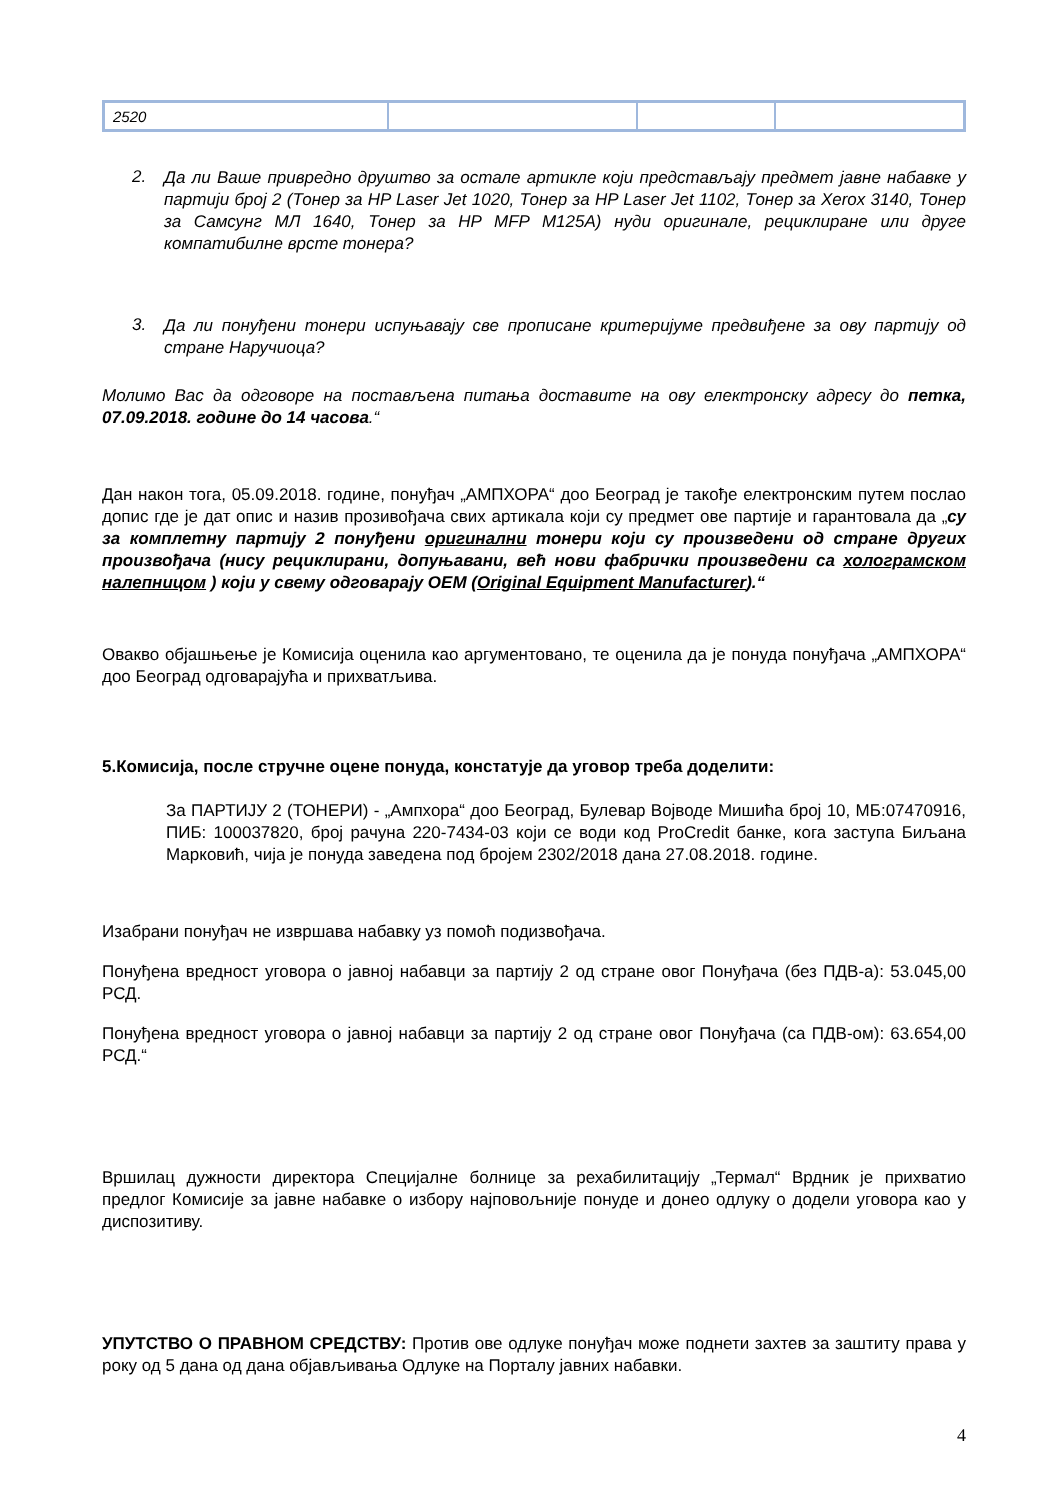| 2520 | | | |
2.
Да ли Ваше привредно друштво за остале артикле који представљају предмет јавне набавке у партији број 2 (Тонер за HP Laser Jet 1020, Тонер за HP Laser Jet 1102, Тонер за Xerox 3140, Тонер за Самсунг МЛ 1640, Тонер за HP MFP M125A) нуди оригинале, рециклиране или друге компатибилне врсте тонера?
3.
Да ли понуђени тонери испуњавају све прописане критеријуме предвиђене за ову партију од стране Наручиоца?
Молимо Вас да одговоре на постављена питања доставите на ову електронску адресу до петка, 07.09.2018. године до 14 часова.“
Дан након тога, 05.09.2018. године, понуђач „АМПХОРА“ доо Београд је такође електронским путем послао допис где је дат опис и назив прозивођача свих артикала који су предмет ове партије и гарантовала да „су за комплетну партију 2 понуђени оригинални тонери који су произведени од стране других произвођача (нису рециклирани, допуњавани, већ нови фабрички произведени са холограмском налепницом ) који у свему одговарају OEM (Original Equipment Manufacturer).“
Овакво објашњење је Комисија оценила као аргументовано, те оценила да је понуда понуђача „АМПХОРА“ доо Београд одговарајућа и прихватљива.
5.Комисија, после стручне оцене понуда, констатује да уговор треба доделити:
За ПАРТИЈУ 2 (ТОНЕРИ) - „Ампхора“ доо Београд, Булевар Војводе Мишића број 10, МБ:07470916, ПИБ: 100037820, број рачуна 220-7434-03 који се води код ProCredit банке, кога заступа Биљана Марковић, чија је понуда заведена под бројем 2302/2018 дана 27.08.2018. године.
Изабрани понуђач не извршава набавку уз помоћ подизвођача.
Понуђена вредност уговора о јавној набавци за партију 2 од стране овог Понуђача (без ПДВ-а): 53.045,00 РСД.
Понуђена вредност уговора о јавној набавци за партију 2 од стране овог Понуђача (са ПДВ-ом): 63.654,00 РСД.“
Вршилац дужности директора Специјалне болнице за рехабилитацију „Термал“ Врдник је прихватио предлог Комисије за јавне набавке о избору најповољније понуде и донео одлуку о додели уговора као у диспозитиву.
УПУТСТВО О ПРАВНОМ СРЕДСТВУ: Против ове одлуке понуђач може поднети захтев за заштиту права у року од 5 дана од дана објављивања Одлуке на Порталу јавних набавки.
4